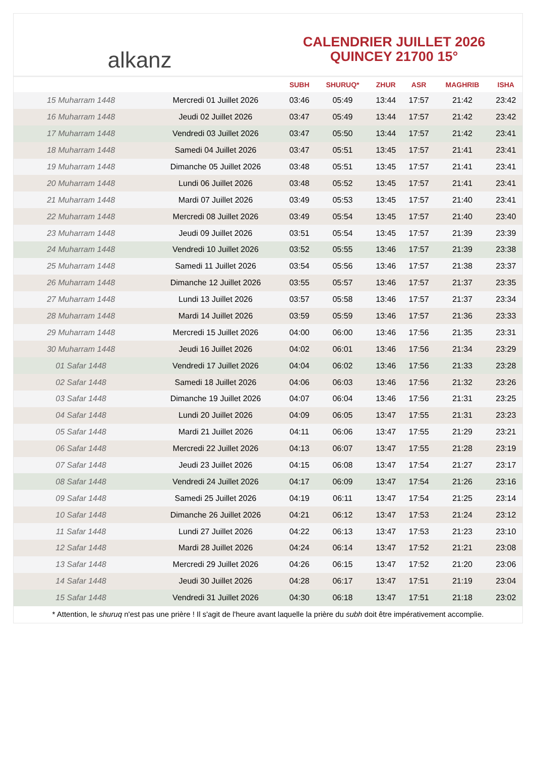alkanz
CALENDRIER JUILLET 2026
QUINCEY 21700 15°
| | | SUBH | SHURUQ* | ZHUR | ASR | MAGHRIB | ISHA |
| --- | --- | --- | --- | --- | --- | --- | --- |
| 15 Muharram 1448 | Mercredi 01 Juillet 2026 | 03:46 | 05:49 | 13:44 | 17:57 | 21:42 | 23:42 |
| 16 Muharram 1448 | Jeudi 02 Juillet 2026 | 03:47 | 05:49 | 13:44 | 17:57 | 21:42 | 23:42 |
| 17 Muharram 1448 | Vendredi 03 Juillet 2026 | 03:47 | 05:50 | 13:44 | 17:57 | 21:42 | 23:41 |
| 18 Muharram 1448 | Samedi 04 Juillet 2026 | 03:47 | 05:51 | 13:45 | 17:57 | 21:41 | 23:41 |
| 19 Muharram 1448 | Dimanche 05 Juillet 2026 | 03:48 | 05:51 | 13:45 | 17:57 | 21:41 | 23:41 |
| 20 Muharram 1448 | Lundi 06 Juillet 2026 | 03:48 | 05:52 | 13:45 | 17:57 | 21:41 | 23:41 |
| 21 Muharram 1448 | Mardi 07 Juillet 2026 | 03:49 | 05:53 | 13:45 | 17:57 | 21:40 | 23:41 |
| 22 Muharram 1448 | Mercredi 08 Juillet 2026 | 03:49 | 05:54 | 13:45 | 17:57 | 21:40 | 23:40 |
| 23 Muharram 1448 | Jeudi 09 Juillet 2026 | 03:51 | 05:54 | 13:45 | 17:57 | 21:39 | 23:39 |
| 24 Muharram 1448 | Vendredi 10 Juillet 2026 | 03:52 | 05:55 | 13:46 | 17:57 | 21:39 | 23:38 |
| 25 Muharram 1448 | Samedi 11 Juillet 2026 | 03:54 | 05:56 | 13:46 | 17:57 | 21:38 | 23:37 |
| 26 Muharram 1448 | Dimanche 12 Juillet 2026 | 03:55 | 05:57 | 13:46 | 17:57 | 21:37 | 23:35 |
| 27 Muharram 1448 | Lundi 13 Juillet 2026 | 03:57 | 05:58 | 13:46 | 17:57 | 21:37 | 23:34 |
| 28 Muharram 1448 | Mardi 14 Juillet 2026 | 03:59 | 05:59 | 13:46 | 17:57 | 21:36 | 23:33 |
| 29 Muharram 1448 | Mercredi 15 Juillet 2026 | 04:00 | 06:00 | 13:46 | 17:56 | 21:35 | 23:31 |
| 30 Muharram 1448 | Jeudi 16 Juillet 2026 | 04:02 | 06:01 | 13:46 | 17:56 | 21:34 | 23:29 |
| 01 Safar 1448 | Vendredi 17 Juillet 2026 | 04:04 | 06:02 | 13:46 | 17:56 | 21:33 | 23:28 |
| 02 Safar 1448 | Samedi 18 Juillet 2026 | 04:06 | 06:03 | 13:46 | 17:56 | 21:32 | 23:26 |
| 03 Safar 1448 | Dimanche 19 Juillet 2026 | 04:07 | 06:04 | 13:46 | 17:56 | 21:31 | 23:25 |
| 04 Safar 1448 | Lundi 20 Juillet 2026 | 04:09 | 06:05 | 13:47 | 17:55 | 21:31 | 23:23 |
| 05 Safar 1448 | Mardi 21 Juillet 2026 | 04:11 | 06:06 | 13:47 | 17:55 | 21:29 | 23:21 |
| 06 Safar 1448 | Mercredi 22 Juillet 2026 | 04:13 | 06:07 | 13:47 | 17:55 | 21:28 | 23:19 |
| 07 Safar 1448 | Jeudi 23 Juillet 2026 | 04:15 | 06:08 | 13:47 | 17:54 | 21:27 | 23:17 |
| 08 Safar 1448 | Vendredi 24 Juillet 2026 | 04:17 | 06:09 | 13:47 | 17:54 | 21:26 | 23:16 |
| 09 Safar 1448 | Samedi 25 Juillet 2026 | 04:19 | 06:11 | 13:47 | 17:54 | 21:25 | 23:14 |
| 10 Safar 1448 | Dimanche 26 Juillet 2026 | 04:21 | 06:12 | 13:47 | 17:53 | 21:24 | 23:12 |
| 11 Safar 1448 | Lundi 27 Juillet 2026 | 04:22 | 06:13 | 13:47 | 17:53 | 21:23 | 23:10 |
| 12 Safar 1448 | Mardi 28 Juillet 2026 | 04:24 | 06:14 | 13:47 | 17:52 | 21:21 | 23:08 |
| 13 Safar 1448 | Mercredi 29 Juillet 2026 | 04:26 | 06:15 | 13:47 | 17:52 | 21:20 | 23:06 |
| 14 Safar 1448 | Jeudi 30 Juillet 2026 | 04:28 | 06:17 | 13:47 | 17:51 | 21:19 | 23:04 |
| 15 Safar 1448 | Vendredi 31 Juillet 2026 | 04:30 | 06:18 | 13:47 | 17:51 | 21:18 | 23:02 |
* Attention, le shuruq n'est pas une prière ! Il s'agit de l'heure avant laquelle la prière du subh doit être impérativement accomplie.